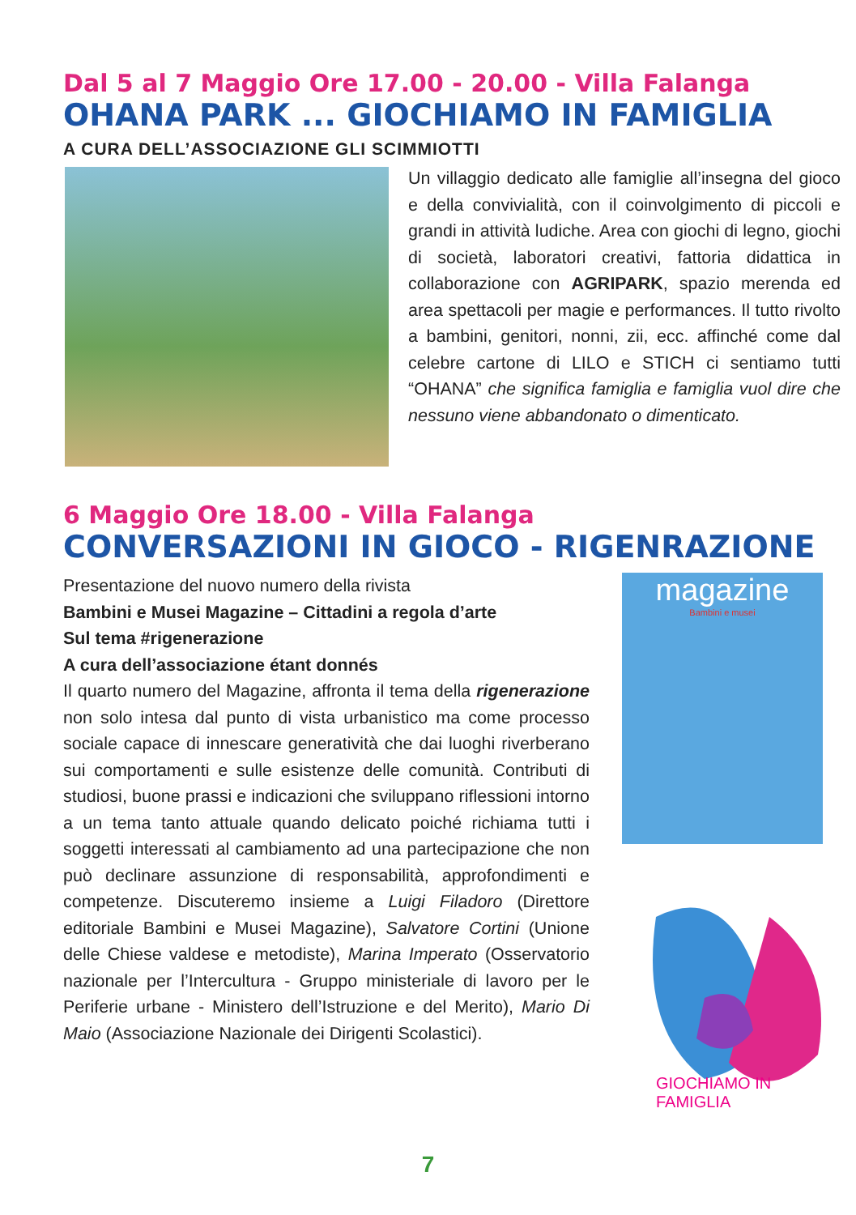Dal 5 al 7 Maggio Ore 17.00 - 20.00 - Villa Falanga
OHANA PARK ... GIOCHIAMO IN FAMIGLIA
A CURA DELL’ASSOCIAZIONE GLI SCIMMIOTTI
Un villaggio dedicato alle famiglie all’insegna del gioco e della convivialità, con il coinvolgimento di piccoli e grandi in attività ludiche. Area con giochi di legno, giochi di società, laboratori creativi, fattoria didattica in collaborazione con AGRIPARK, spazio merenda ed area spettacoli per magie e performances. Il tutto rivolto a bambini, genitori, nonni, zii, ecc. affinché come dal celebre cartone di LILO e STICH ci sentiamo tutti “OHANA” che significa famiglia e famiglia vuol dire che nessuno viene abbandonato o dimenticato.
6 Maggio Ore 18.00 - Villa Falanga
CONVERSAZIONI IN GIOCO - RIGENRAZIONE
Presentazione del nuovo numero della rivista
Bambini e Musei Magazine – Cittadini a regola d’arte
Sul tema #rigenerazione
A cura dell’associazione étant donnés
Il quarto numero del Magazine, affronta il tema della rigenerazione non solo intesa dal punto di vista urbanistico ma come processo sociale capace di innescare generatività che dai luoghi riverberano sui comportamenti e sulle esistenze delle comunità. Contributi di studiosi, buone prassi e indicazioni che sviluppano riflessioni intorno a un tema tanto attuale quando delicato poiché richiama tutti i soggetti interessati al cambiamento ad una partecipazione che non può declinare assunzione di responsabilità, approfondimenti e competenze. Discuteremo insieme a Luigi Filadoro (Direttore editoriale Bambini e Musei Magazine), Salvatore Cortini (Unione delle Chiese valdese e metodiste), Marina Imperato (Osservatorio nazionale per l’Intercultura - Gruppo ministeriale di lavoro per le Periferie urbane - Ministero dell’Istruzione e del Merito), Mario Di Maio (Associazione Nazionale dei Dirigenti Scolastici).
magazine
Bambini e musei
GIOCHIAMO IN FAMIGLIA
7